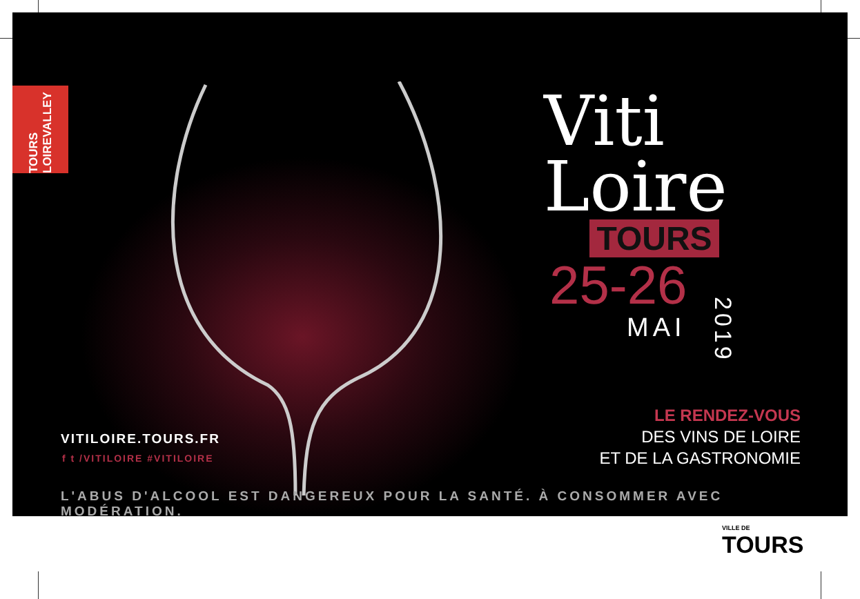TOURS LOIREVALLEY
Viti
Loire
TOURS
25-26
MAI
2019
LE RENDEZ-VOUS
DES VINS DE LOIRE
ET DE LA GASTRONOMIE
VITILOIRE.TOURS.FR
f t /VITILOIRE #VITILOIRE
L'ABUS D'ALCOOL EST DANGEREUX POUR LA SANTÉ. À CONSOMMER AVEC MODÉRATION.
VILLE DE
TOURS